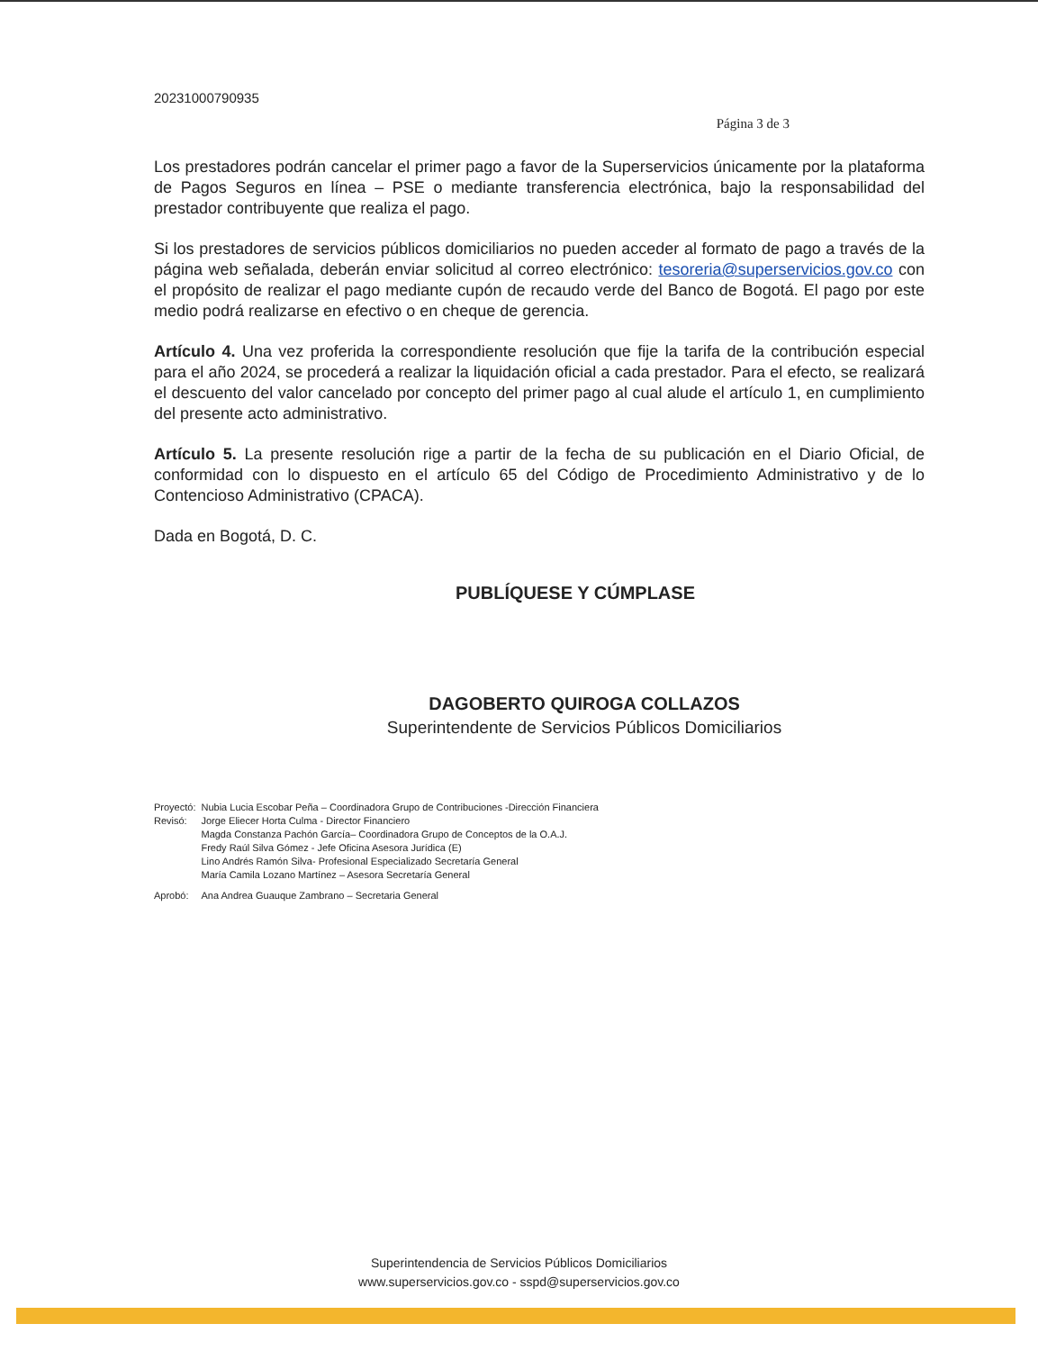20231000790935
Página 3 de 3
Los prestadores podrán cancelar el primer pago a favor de la Superservicios únicamente por la plataforma de Pagos Seguros en línea – PSE o mediante transferencia electrónica, bajo la responsabilidad del prestador contribuyente que realiza el pago.
Si los prestadores de servicios públicos domiciliarios no pueden acceder al formato de pago a través de la página web señalada, deberán enviar solicitud al correo electrónico: tesoreria@superservicios.gov.co con el propósito de realizar el pago mediante cupón de recaudo verde del Banco de Bogotá. El pago por este medio podrá realizarse en efectivo o en cheque de gerencia.
Artículo 4. Una vez proferida la correspondiente resolución que fije la tarifa de la contribución especial para el año 2024, se procederá a realizar la liquidación oficial a cada prestador. Para el efecto, se realizará el descuento del valor cancelado por concepto del primer pago al cual alude el artículo 1, en cumplimiento del presente acto administrativo.
Artículo 5. La presente resolución rige a partir de la fecha de su publicación en el Diario Oficial, de conformidad con lo dispuesto en el artículo 65 del Código de Procedimiento Administrativo y de lo Contencioso Administrativo (CPACA).
Dada en Bogotá, D. C.
PUBLÍQUESE Y CÚMPLASE
DAGOBERTO QUIROGA COLLAZOS
Superintendente de Servicios Públicos Domiciliarios
| Proyectó: | Nubia Lucia Escobar Peña – Coordinadora Grupo de Contribuciones -Dirección Financiera |
| Revisó: | Jorge Eliecer Horta Culma - Director Financiero Magda Constanza Pachón García– Coordinadora Grupo de Conceptos de la O.A.J. Fredy Raúl Silva Gómez - Jefe Oficina Asesora Jurídica (E) Lino Andrés Ramón Silva- Profesional Especializado Secretaría General María Camila Lozano Martínez – Asesora Secretaría General |
| Aprobó: | Ana Andrea Guauque Zambrano – Secretaria General |
Superintendencia de Servicios Públicos Domiciliarios
www.superservicios.gov.co - sspd@superservicios.gov.co